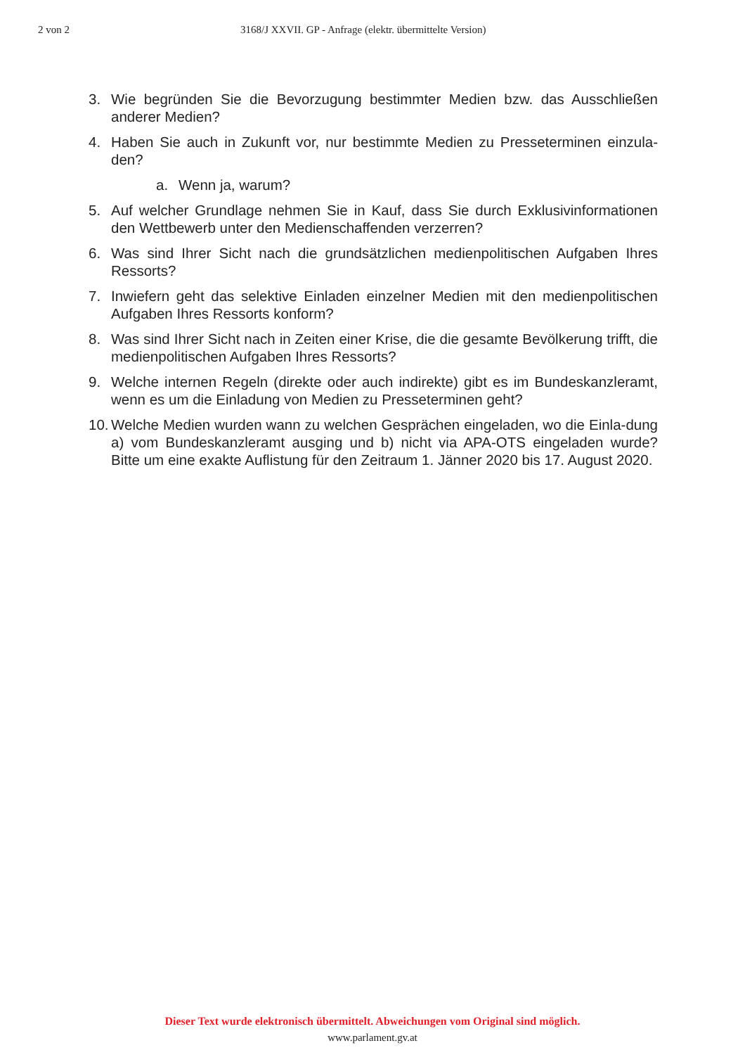2 von 2 3168/J XXVII. GP - Anfrage (elektr. übermittelte Version)
3. Wie begründen Sie die Bevorzugung bestimmter Medien bzw. das Ausschließen anderer Medien?
4. Haben Sie auch in Zukunft vor, nur bestimmte Medien zu Presseterminen einzula-den?
a. Wenn ja, warum?
5. Auf welcher Grundlage nehmen Sie in Kauf, dass Sie durch Exklusivinformationen den Wettbewerb unter den Medienschaffenden verzerren?
6. Was sind Ihrer Sicht nach die grundsätzlichen medienpolitischen Aufgaben Ihres Ressorts?
7. Inwiefern geht das selektive Einladen einzelner Medien mit den medienpolitischen Aufgaben Ihres Ressorts konform?
8. Was sind Ihrer Sicht nach in Zeiten einer Krise, die die gesamte Bevölkerung trifft, die medienpolitischen Aufgaben Ihres Ressorts?
9. Welche internen Regeln (direkte oder auch indirekte) gibt es im Bundeskanzleramt, wenn es um die Einladung von Medien zu Presseterminen geht?
10. Welche Medien wurden wann zu welchen Gesprächen eingeladen, wo die Einla-dung a) vom Bundeskanzleramt ausging und b) nicht via APA-OTS eingeladen wurde? Bitte um eine exakte Auflistung für den Zeitraum 1. Jänner 2020 bis 17. August 2020.
Dieser Text wurde elektronisch übermittelt. Abweichungen vom Original sind möglich.
www.parlament.gv.at